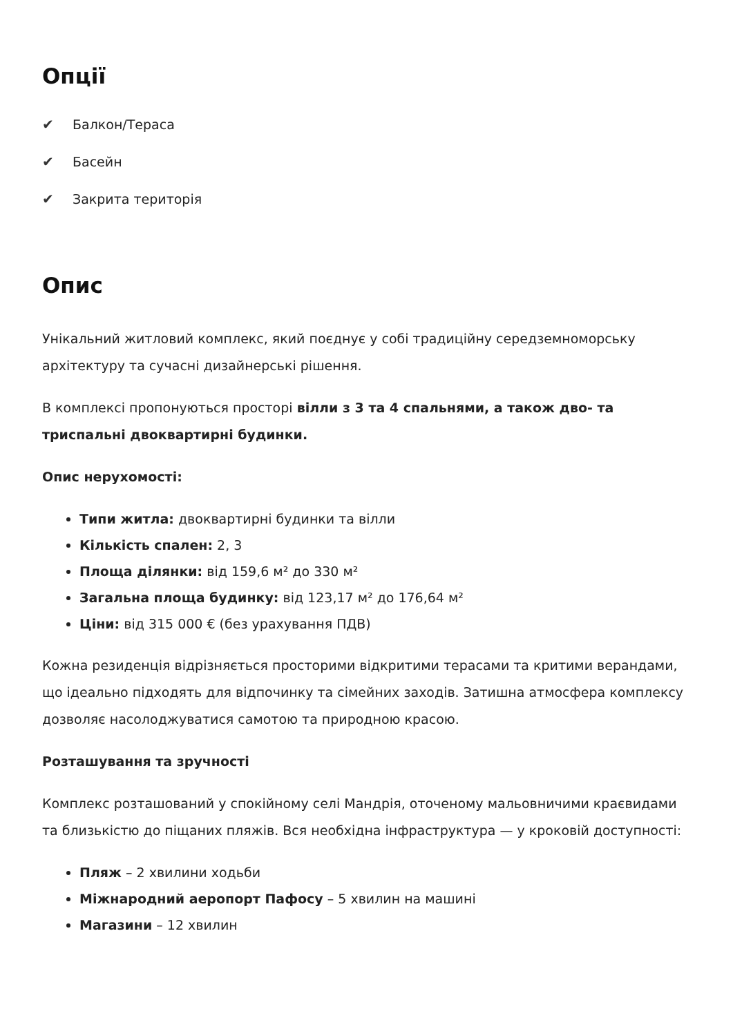Опції
✔ Балкон/Тераса
✔ Басейн
✔ Закрита територія
Опис
Унікальний житловий комплекс, який поєднує у собі традиційну середземноморську архітектуру та сучасні дизайнерські рішення.
В комплексі пропонуються просторі вілли з 3 та 4 спальнями, а також дво- та триспальні двоквартирні будинки.
Опис нерухомості:
Типи житла: двоквартирні будинки та вілли
Кількість спален: 2, 3
Площа ділянки: від 159,6 м² до 330 м²
Загальна площа будинку: від 123,17 м² до 176,64 м²
Ціни: від 315 000 € (без урахування ПДВ)
Кожна резиденція відрізняється просторими відкритими терасами та критими верандами, що ідеально підходять для відпочинку та сімейних заходів. Затишна атмосфера комплексу дозволяє насолоджуватися самотою та природною красою.
Розташування та зручності
Комплекс розташований у спокійному селі Мандрія, оточеному мальовничими краєвидами та близькістю до піщаних пляжів. Вся необхідна інфраструктура — у кроковій доступності:
Пляж – 2 хвилини ходьби
Міжнародний аеропорт Пафосу – 5 хвилин на машині
Магазини – 12 хвилин